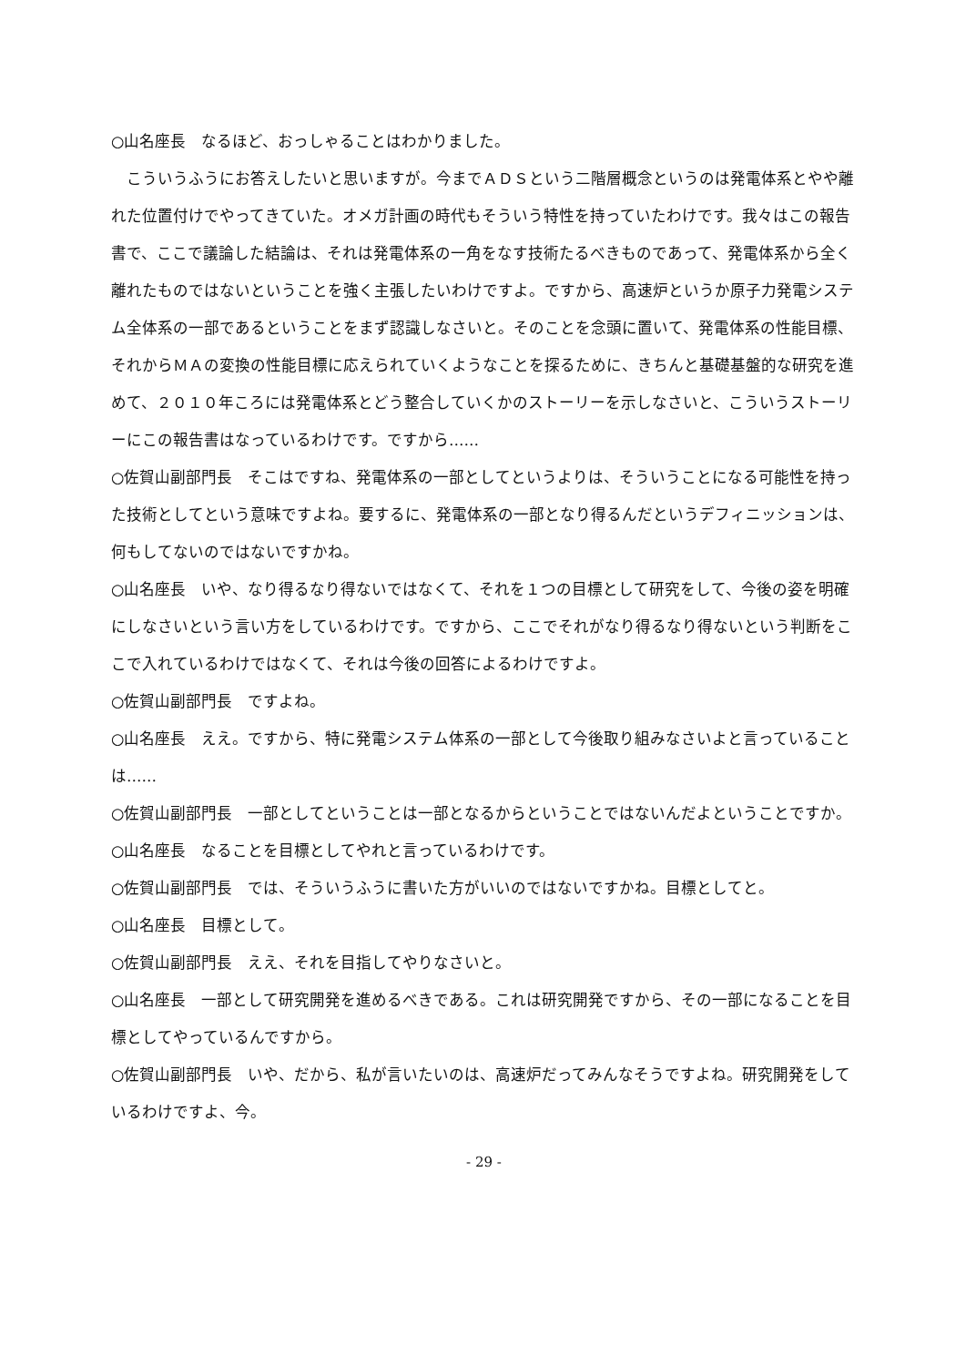○山名座長　なるほど、おっしゃることはわかりました。
こういうふうにお答えしたいと思いますが。今までＡＤＳという二階層概念というのは発電体系とやや離れた位置付けでやってきていた。オメガ計画の時代もそういう特性を持っていたわけです。我々はこの報告書で、ここで議論した結論は、それは発電体系の一角をなす技術たるべきものであって、発電体系から全く離れたものではないということを強く主張したいわけですよ。ですから、高速炉というか原子力発電システム全体系の一部であるということをまず認識しなさいと。そのことを念頭に置いて、発電体系の性能目標、それからＭＡの変換の性能目標に応えられていくようなことを探るために、きちんと基礎基盤的な研究を進めて、２０１０年ころには発電体系とどう整合していくかのストーリーを示しなさいと、こういうストーリーにこの報告書はなっているわけです。ですから……
○佐賀山副部門長　そこはですね、発電体系の一部としてというよりは、そういうことになる可能性を持った技術としてという意味ですよね。要するに、発電体系の一部となり得るんだというデフィニッションは、何もしてないのではないですかね。
○山名座長　いや、なり得るなり得ないではなくて、それを１つの目標として研究をして、今後の姿を明確にしなさいという言い方をしているわけです。ですから、ここでそれがなり得るなり得ないという判断をここで入れているわけではなくて、それは今後の回答によるわけですよ。
○佐賀山副部門長　ですよね。
○山名座長　ええ。ですから、特に発電システム体系の一部として今後取り組みなさいよと言っていることは……
○佐賀山副部門長　一部としてということは一部となるからということではないんだよということですか。
○山名座長　なることを目標としてやれと言っているわけです。
○佐賀山副部門長　では、そういうふうに書いた方がいいのではないですかね。目標としてと。
○山名座長　目標として。
○佐賀山副部門長　ええ、それを目指してやりなさいと。
○山名座長　一部として研究開発を進めるべきである。これは研究開発ですから、その一部になることを目標としてやっているんですから。
○佐賀山副部門長　いや、だから、私が言いたいのは、高速炉だってみんなそうですよね。研究開発をしているわけですよ、今。
- 29 -